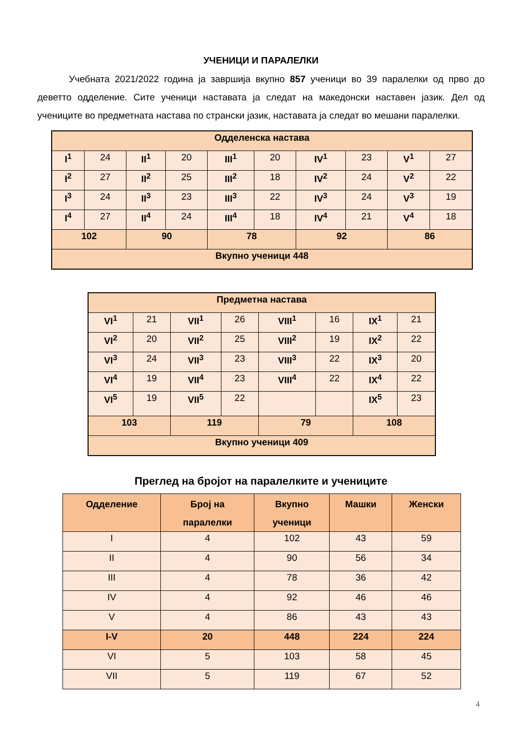УЧЕНИЦИ И ПАРАЛЕЛКИ
Учебната 2021/2022 година ја завршија вкупно 857 ученици во 39 паралелки од прво до деветто одделение. Сите ученици наставата ја следат на македонски наставен јазик. Дел од учениците во предметната настава по странски јазик, наставата ја следат во мешани паралелки.
| Одделенска настава | | | | | | | | | |
| I<sup>1</sup> | 24 | II<sup>1</sup> | 20 | III<sup>1</sup> | 20 | IV<sup>1</sup> | 23 | V<sup>1</sup> | 27 |
| I<sup>2</sup> | 27 | II<sup>2</sup> | 25 | III<sup>2</sup> | 18 | IV<sup>2</sup> | 24 | V<sup>2</sup> | 22 |
| I<sup>3</sup> | 24 | II<sup>3</sup> | 23 | III<sup>3</sup> | 22 | IV<sup>3</sup> | 24 | V<sup>3</sup> | 19 |
| I<sup>4</sup> | 27 | II<sup>4</sup> | 24 | III<sup>4</sup> | 18 | IV<sup>4</sup> | 21 | V<sup>4</sup> | 18 |
| 102 | | 90 | | 78 | | 92 | | 86 | |
| Вкупно ученици 448 | | | | | | | | | |
| Предметна настава | | | | | | | |
| VI<sup>1</sup> | 21 | VII<sup>1</sup> | 26 | VIII<sup>1</sup> | 16 | IX<sup>1</sup> | 21 |
| VI<sup>2</sup> | 20 | VII<sup>2</sup> | 25 | VIII<sup>2</sup> | 19 | IX<sup>2</sup> | 22 |
| VI<sup>3</sup> | 24 | VII<sup>3</sup> | 23 | VIII<sup>3</sup> | 22 | IX<sup>3</sup> | 20 |
| VI<sup>4</sup> | 19 | VII<sup>4</sup> | 23 | VIII<sup>4</sup> | 22 | IX<sup>4</sup> | 22 |
| VI<sup>5</sup> | 19 | VII<sup>5</sup> | 22 | | | IX<sup>5</sup> | 23 |
| 103 | | 119 | | 79 | | 108 | |
| Вкупно ученици 409 | | | | | | | |
Преглед на бројот на паралелките и учениците
| Одделение | Број на паралелки | Вкупно ученици | Машки | Женски |
| --- | --- | --- | --- | --- |
| I | 4 | 102 | 43 | 59 |
| II | 4 | 90 | 56 | 34 |
| III | 4 | 78 | 36 | 42 |
| IV | 4 | 92 | 46 | 46 |
| V | 4 | 86 | 43 | 43 |
| I-V | 20 | 448 | 224 | 224 |
| VI | 5 | 103 | 58 | 45 |
| VII | 5 | 119 | 67 | 52 |
4